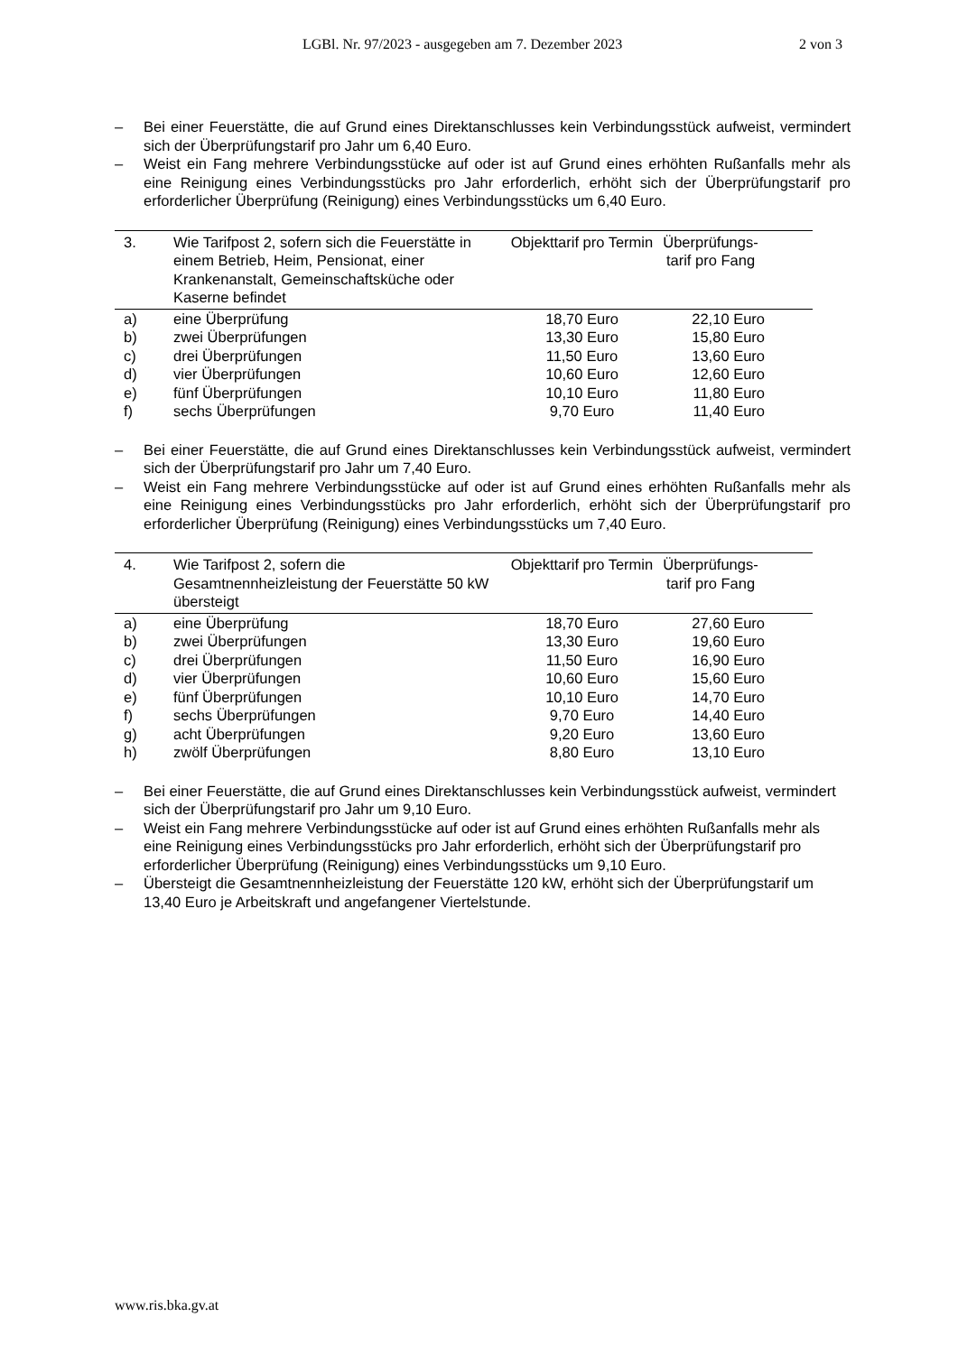LGBl. Nr. 97/2023 - ausgegeben am 7. Dezember 2023 2 von 3
– Bei einer Feuerstätte, die auf Grund eines Direktanschlusses kein Verbindungsstück aufweist, vermindert sich der Überprüfungstarif pro Jahr um 6,40 Euro.
– Weist ein Fang mehrere Verbindungsstücke auf oder ist auf Grund eines erhöhten Rußanfalls mehr als eine Reinigung eines Verbindungsstücks pro Jahr erforderlich, erhöht sich der Überprüfungstarif pro erforderlicher Überprüfung (Reinigung) eines Verbindungsstücks um 6,40 Euro.
| 3. | Wie Tarifpost 2, sofern sich die Feuerstätte in einem Betrieb, Heim, Pensionat, einer Krankenanstalt, Gemeinschaftsküche oder Kaserne befindet | Objekttarif pro Termin | Überprüfungs-tarif pro Fang | |
| --- | --- | --- | --- | --- |
| a) | eine Überprüfung | 18,70 Euro | 22,10 Euro | |
| b) | zwei Überprüfungen | 13,30 Euro | 15,80 Euro | |
| c) | drei Überprüfungen | 11,50 Euro | 13,60 Euro | |
| d) | vier Überprüfungen | 10,60 Euro | 12,60 Euro | |
| e) | fünf Überprüfungen | 10,10 Euro | 11,80 Euro | |
| f) | sechs Überprüfungen | 9,70 Euro | 11,40 Euro | |
– Bei einer Feuerstätte, die auf Grund eines Direktanschlusses kein Verbindungsstück aufweist, vermindert sich der Überprüfungstarif pro Jahr um 7,40 Euro.
– Weist ein Fang mehrere Verbindungsstücke auf oder ist auf Grund eines erhöhten Rußanfalls mehr als eine Reinigung eines Verbindungsstücks pro Jahr erforderlich, erhöht sich der Überprüfungstarif pro erforderlicher Überprüfung (Reinigung) eines Verbindungsstücks um 7,40 Euro.
| 4. | Wie Tarifpost 2, sofern die Gesamtnennheizleistung der Feuerstätte 50 kW übersteigt | Objekttarif pro Termin | Überprüfungs-tarif pro Fang | |
| --- | --- | --- | --- | --- |
| a) | eine Überprüfung | 18,70 Euro | 27,60 Euro | |
| b) | zwei Überprüfungen | 13,30 Euro | 19,60 Euro | |
| c) | drei Überprüfungen | 11,50 Euro | 16,90 Euro | |
| d) | vier Überprüfungen | 10,60 Euro | 15,60 Euro | |
| e) | fünf Überprüfungen | 10,10 Euro | 14,70 Euro | |
| f) | sechs Überprüfungen | 9,70 Euro | 14,40 Euro | |
| g) | acht Überprüfungen | 9,20 Euro | 13,60 Euro | |
| h) | zwölf Überprüfungen | 8,80 Euro | 13,10 Euro | |
– Bei einer Feuerstätte, die auf Grund eines Direktanschlusses kein Verbindungsstück aufweist, vermindert sich der Überprüfungstarif pro Jahr um 9,10 Euro.
– Weist ein Fang mehrere Verbindungsstücke auf oder ist auf Grund eines erhöhten Rußanfalls mehr als eine Reinigung eines Verbindungsstücks pro Jahr erforderlich, erhöht sich der Überprüfungstarif pro erforderlicher Überprüfung (Reinigung) eines Verbindungsstücks um 9,10 Euro.
– Übersteigt die Gesamtnennheizleistung der Feuerstätte 120 kW, erhöht sich der Überprüfungstarif um 13,40 Euro je Arbeitskraft und angefangener Viertelstunde.
www.ris.bka.gv.at